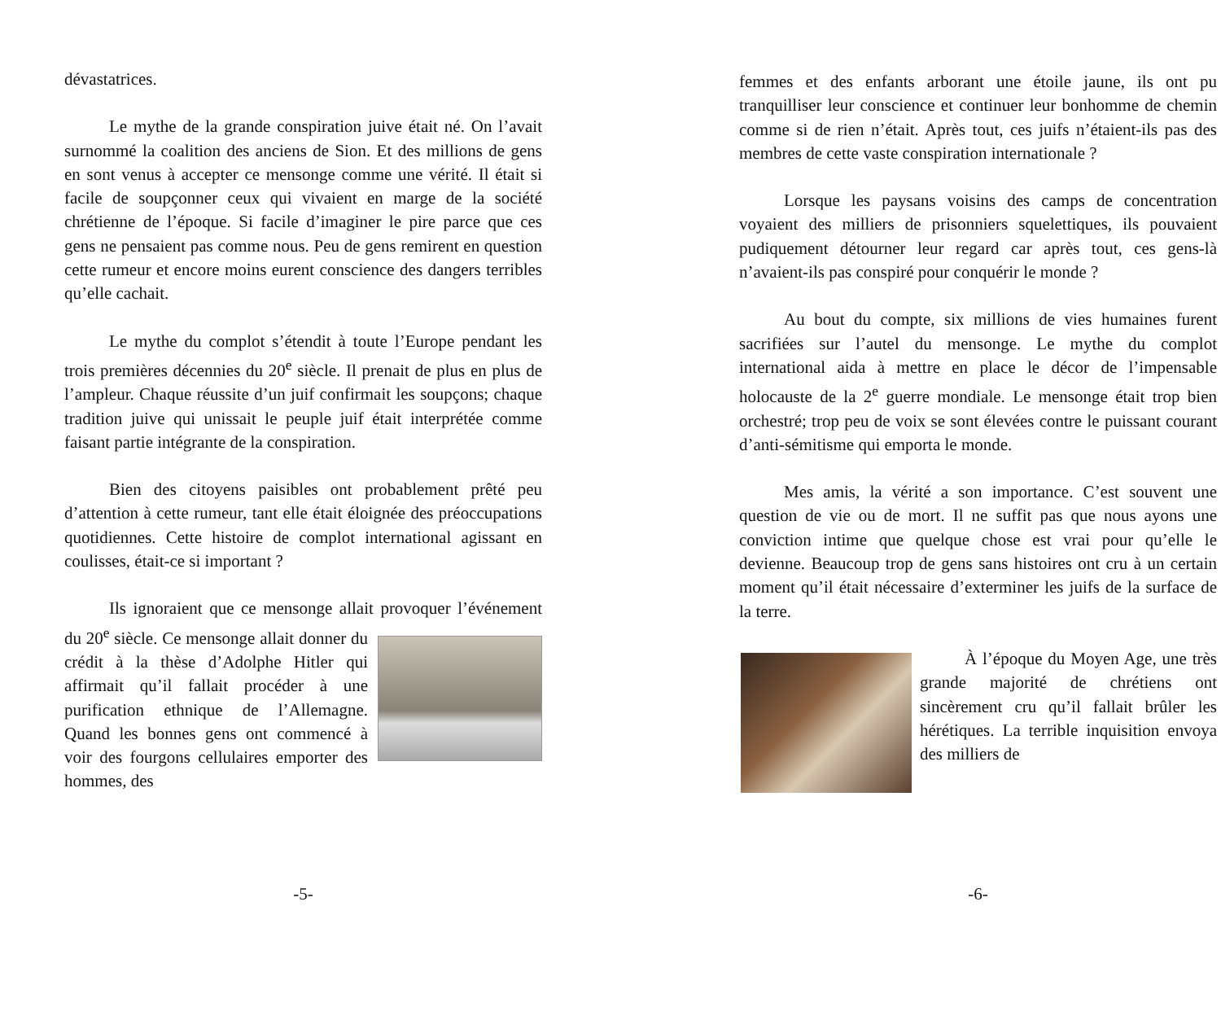dévastatrices.
Le mythe de la grande conspiration juive était né. On l’avait surnommé la coalition des anciens de Sion. Et des millions de gens en sont venus à accepter ce mensonge comme une vérité. Il était si facile de soupçonner ceux qui vivaient en marge de la société chrétienne de l’époque. Si facile d’imaginer le pire parce que ces gens ne pensaient pas comme nous. Peu de gens remirent en question cette rumeur et encore moins eurent conscience des dangers terribles qu’elle cachait.
Le mythe du complot s’étendit à toute l’Europe pendant les trois premières décennies du 20<sup>e</sup> siècle. Il prenait de plus en plus de l’ampleur. Chaque réussite d’un juif confirmait les soupçons; chaque tradition juive qui unissait le peuple juif était interprétée comme faisant partie intégrante de la conspiration.
Bien des citoyens paisibles ont probablement prêté peu d’attention à cette rumeur, tant elle était éloignée des préoccupations quotidiennes. Cette histoire de complot international agissant en coulisses, était-ce si important ?
Ils ignoraient que ce mensonge allait provoquer l’événement du 20<sup>e</sup> siècle. Ce mensonge allait donner du crédit à la thèse d’Adolphe Hitler qui affirmait qu’il fallait procéder à une purification ethnique de l’Allemagne. Quand les bonnes gens ont commencé à voir des fourgons cellulaires emporter des hommes, des
-5-
femmes et des enfants arborant une étoile jaune, ils ont pu tranquilliser leur conscience et continuer leur bonhomme de chemin comme si de rien n’était. Après tout, ces juifs n’étaient-ils pas des membres de cette vaste conspiration internationale ?
Lorsque les paysans voisins des camps de concentration voyaient des milliers de prisonniers squelettiques, ils pouvaient pudiquement détourner leur regard car après tout, ces gens-là n’avaient-ils pas conspiré pour conquérir le monde ?
Au bout du compte, six millions de vies humaines furent sacrifiées sur l’autel du mensonge. Le mythe du complot international aida à mettre en place le décor de l’impensable holocauste de la 2<sup>e</sup> guerre mondiale. Le mensonge était trop bien orchestré; trop peu de voix se sont élevées contre le puissant courant d’anti-sémitisme qui emporta le monde.
Mes amis, la vérité a son importance. C’est souvent une question de vie ou de mort. Il ne suffit pas que nous ayons une conviction intime que quelque chose est vrai pour qu’elle le devienne. Beaucoup trop de gens sans histoires ont cru à un certain moment qu’il était nécessaire d’exterminer les juifs de la surface de la terre.
À l’époque du Moyen Age, une très grande majorité de chrétiens ont sincèrement cru qu’il fallait brûler les hérétiques. La terrible inquisition envoya des milliers de
-6-